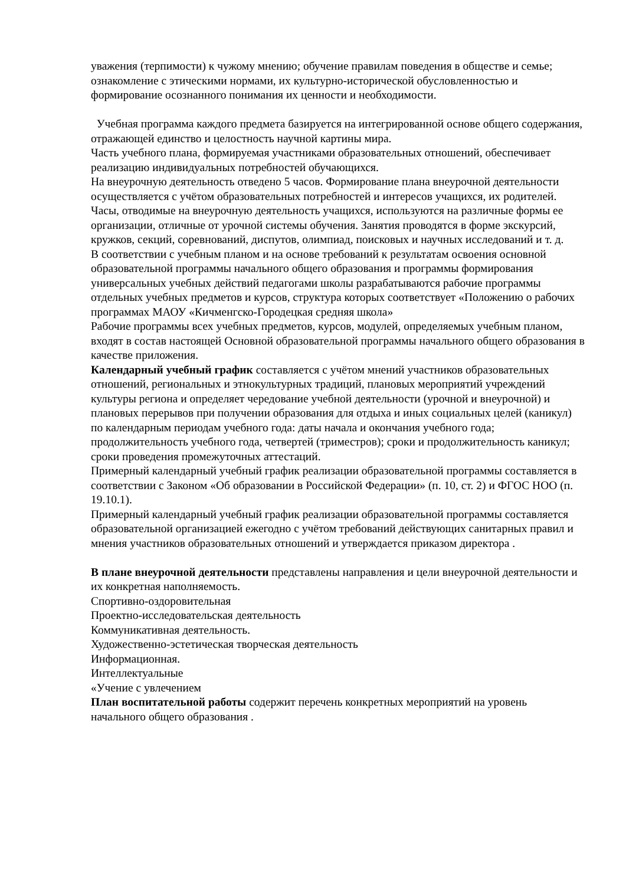уважения (терпимости) к чужому мнению; обучение правилам поведения в обществе и семье; ознакомление с этическими нормами, их культурно-исторической обусловленностью и формирование осознанного понимания их ценности и необходимости.
Учебная программа каждого предмета базируется на интегрированной основе общего содержания, отражающей единство и целостность научной картины мира.
Часть учебного плана, формируемая участниками образовательных отношений, обеспечивает реализацию индивидуальных потребностей обучающихся.
На внеурочную деятельность отведено 5 часов. Формирование плана внеурочной деятельности осуществляется с учётом образовательных потребностей и интересов учащихся, их родителей. Часы, отводимые на внеурочную деятельность учащихся, используются на различные формы ее организации, отличные от урочной системы обучения. Занятия проводятся в форме экскурсий, кружков, секций, соревнований, диспутов, олимпиад, поисковых и научных исследований и т. д.
В соответствии с учебным планом и на основе требований к результатам освоения основной образовательной программы начального общего образования и программы формирования универсальных учебных действий педагогами школы разрабатываются рабочие программы отдельных учебных предметов и курсов, структура которых соответствует «Положению о рабочих программах МАОУ «Кичменгско-Городецкая средняя школа»
Рабочие программы всех учебных предметов, курсов, модулей, определяемых учебным планом, входят в состав настоящей Основной образовательной программы начального общего образования в качестве приложения.
Календарный учебный график составляется с учётом мнений участников образовательных отношений, региональных и этнокультурных традиций, плановых мероприятий учреждений культуры региона и определяет чередование учебной деятельности (урочной и внеурочной) и плановых перерывов при получении образования для отдыха и иных социальных целей (каникул) по календарным периодам учебного года: даты начала и окончания учебного года; продолжительность учебного года, четвертей (триместров); сроки и продолжительность каникул; сроки проведения промежуточных аттестаций.
Примерный календарный учебный график реализации образовательной программы составляется в соответствии с Законом «Об образовании в Российской Федерации» (п. 10, ст. 2) и ФГОС НОО (п. 19.10.1).
Примерный календарный учебный график реализации образовательной программы составляется образовательной организацией ежегодно с учётом требований действующих санитарных правил и мнения участников образовательных отношений и утверждается приказом директора .
В плане внеурочной деятельности представлены направления и цели внеурочной деятельности и их конкретная наполняемость.
Спортивно-оздоровительная
Проектно-исследовательская деятельность
Коммуникативная деятельность.
Художественно-эстетическая творческая деятельность
Информационная.
Интеллектуальные
«Учение с увлечением
План воспитательной работы содержит перечень конкретных мероприятий на уровень начального общего образования .